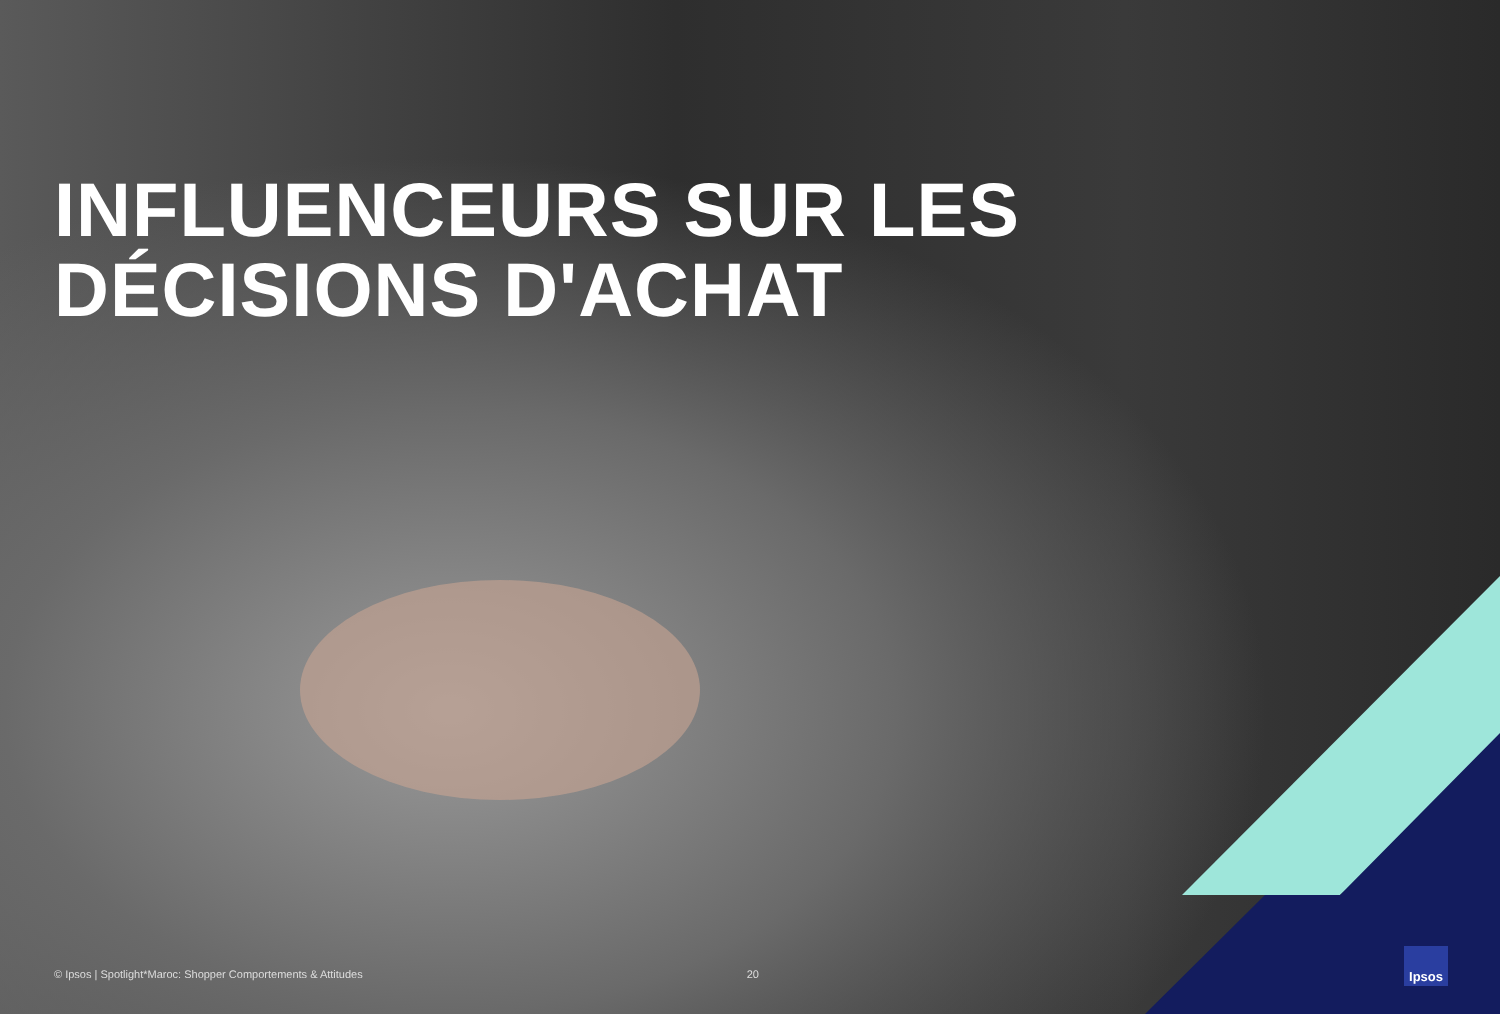INFLUENCEURS SUR LES
DÉCISIONS D'ACHAT
© Ipsos | Spotlight*Maroc: Shopper Comportements & Attitudes 20
Ipsos